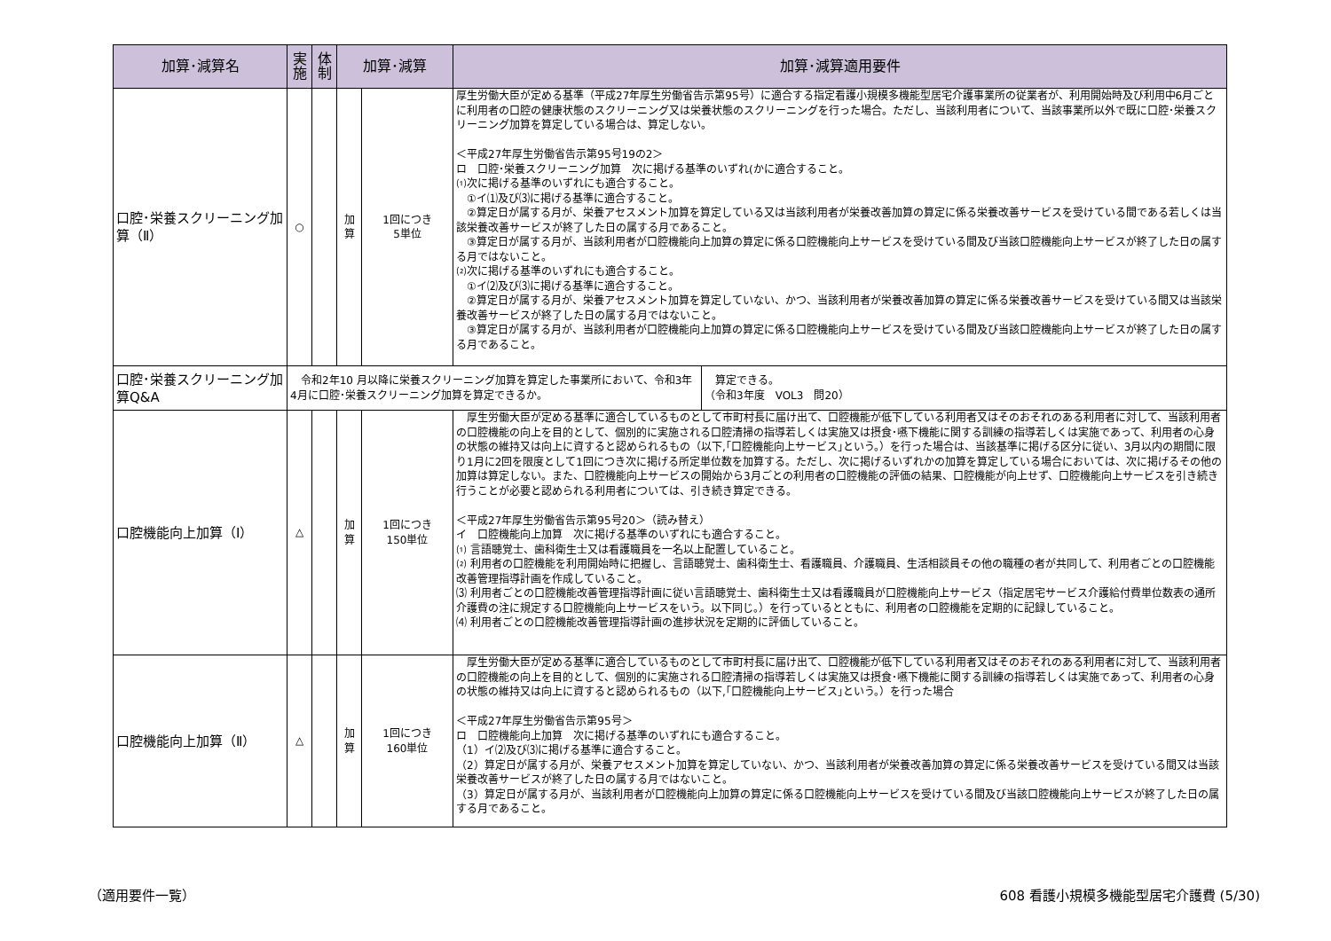| 加算･減算名 | 実 施 | 体 制 | 加算･減算 | | 加算･減算適用要件 | |
| --- | --- | --- | --- | --- | --- | --- |
| 口腔･栄養スクリーニング加算（Ⅱ） | ○ | | 加 算 | 1回につき 5単位 | 厚生労働大臣が定める基準（平成27年厚生労働省告示第95号）に適合する指定看護小規模多機能型居宅介護事業所の従業者が、利用開始時及び利用中6月ごとに利用者の口腔の健康状態のスクリーニング又は栄養状態のスクリーニングを行った場合。ただし、当該利用者について、当該事業所以外で既に口腔･栄養スクリーニング加算を算定している場合は、算定しない。 ＜平成27年厚生労働省告示第95号19の2＞ ロ 口腔･栄養スクリーニング加算 次に掲げる基準のいずれ(かに適合すること。 ⑴次に掲げる基準のいずれにも適合すること。 ①イ⑴及び⑶に掲げる基準に適合すること。 ②算定日が属する月が、栄養アセスメント加算を算定している又は当該利用者が栄養改善加算の算定に係る栄養改善サービスを受けている間である若しくは当該栄養改善サービスが終了した日の属する月であること。 ③算定日が属する月が、当該利用者が口腔機能向上加算の算定に係る口腔機能向上サービスを受けている間及び当該口腔機能向上サービスが終了した日の属する月ではないこと。 ⑵次に掲げる基準のいずれにも適合すること。 ①イ⑵及び⑶に掲げる基準に適合すること。 ②算定日が属する月が、栄養アセスメント加算を算定していない、かつ、当該利用者が栄養改善加算の算定に係る栄養改善サービスを受けている間又は当該栄養改善サービスが終了した日の属する月ではないこと。 ③算定日が属する月が、当該利用者が口腔機能向上加算の算定に係る口腔機能向上サービスを受けている間及び当該口腔機能向上サービスが終了した日の属する月であること。 | |
| 口腔･栄養スクリーニング加算Q&A | 令和2年10 月以降に栄養スクリーニング加算を算定した事業所において、令和3年4月に口腔･栄養スクリーニング加算を算定できるか。 | | | | | 算定できる。 （令和3年度 VOL3 問20） |
| 口腔機能向上加算（Ⅰ） | △ | | 加 算 | 1回につき 150単位 | 厚生労働大臣が定める基準に適合しているものとして市町村長に届け出て、口腔機能が低下している利用者又はそのおそれのある利用者に対して、当該利用者の口腔機能の向上を目的として、個別的に実施される口腔清掃の指導若しくは実施又は摂食･嚥下機能に関する訓練の指導若しくは実施であって、利用者の心身の状態の維持又は向上に資すると認められるもの（以下,｢口腔機能向上サービス｣という。）を行った場合は、当該基準に掲げる区分に従い、3月以内の期間に限り1月に2回を限度として1回につき次に掲げる所定単位数を加算する。ただし、次に掲げるいずれかの加算を算定している場合においては、次に掲げるその他の加算は算定しない。また、口腔機能向上サービスの開始から3月ごとの利用者の口腔機能の評価の結果、口腔機能が向上せず、口腔機能向上サービスを引き続き行うことが必要と認められる利用者については、引き続き算定できる。 ＜平成27年厚生労働省告示第95号20＞（読み替え） イ 口腔機能向上加算 次に掲げる基準のいずれにも適合すること。 ⑴ 言語聴覚士、歯科衛生士又は看護職員を一名以上配置していること。 ⑵ 利用者の口腔機能を利用開始時に把握し、言語聴覚士、歯科衛生士、看護職員、介護職員、生活相談員その他の職種の者が共同して、利用者ごとの口腔機能改善管理指導計画を作成していること。 ⑶ 利用者ごとの口腔機能改善管理指導計画に従い言語聴覚士、歯科衛生士又は看護職員が口腔機能向上サービス（指定居宅サービス介護給付費単位数表の通所介護費の注に規定する口腔機能向上サービスをいう。以下同じ。）を行っているとともに、利用者の口腔機能を定期的に記録していること。 ⑷ 利用者ごとの口腔機能改善管理指導計画の進捗状況を定期的に評価していること。 | |
| 口腔機能向上加算（Ⅱ） | △ | | 加 算 | 1回につき 160単位 | 厚生労働大臣が定める基準に適合しているものとして市町村長に届け出て、口腔機能が低下している利用者又はそのおそれのある利用者に対して、当該利用者の口腔機能の向上を目的として、個別的に実施される口腔清掃の指導若しくは実施又は摂食･嚥下機能に関する訓練の指導若しくは実施であって、利用者の心身の状態の維持又は向上に資すると認められるもの（以下,｢口腔機能向上サービス｣という。）を行った場合 ＜平成27年厚生労働省告示第95号＞ ロ 口腔機能向上加算 次に掲げる基準のいずれにも適合すること。 （1）イ⑵及び⑶に掲げる基準に適合すること。 （2）算定日が属する月が、栄養アセスメント加算を算定していない、かつ、当該利用者が栄養改善加算の算定に係る栄養改善サービスを受けている間又は当該栄養改善サービスが終了した日の属する月ではないこと。 （3）算定日が属する月が、当該利用者が口腔機能向上加算の算定に係る口腔機能向上サービスを受けている間及び当該口腔機能向上サービスが終了した日の属する月であること。 | |
（適用要件一覧） 608 看護小規模多機能型居宅介護費 (5/30)